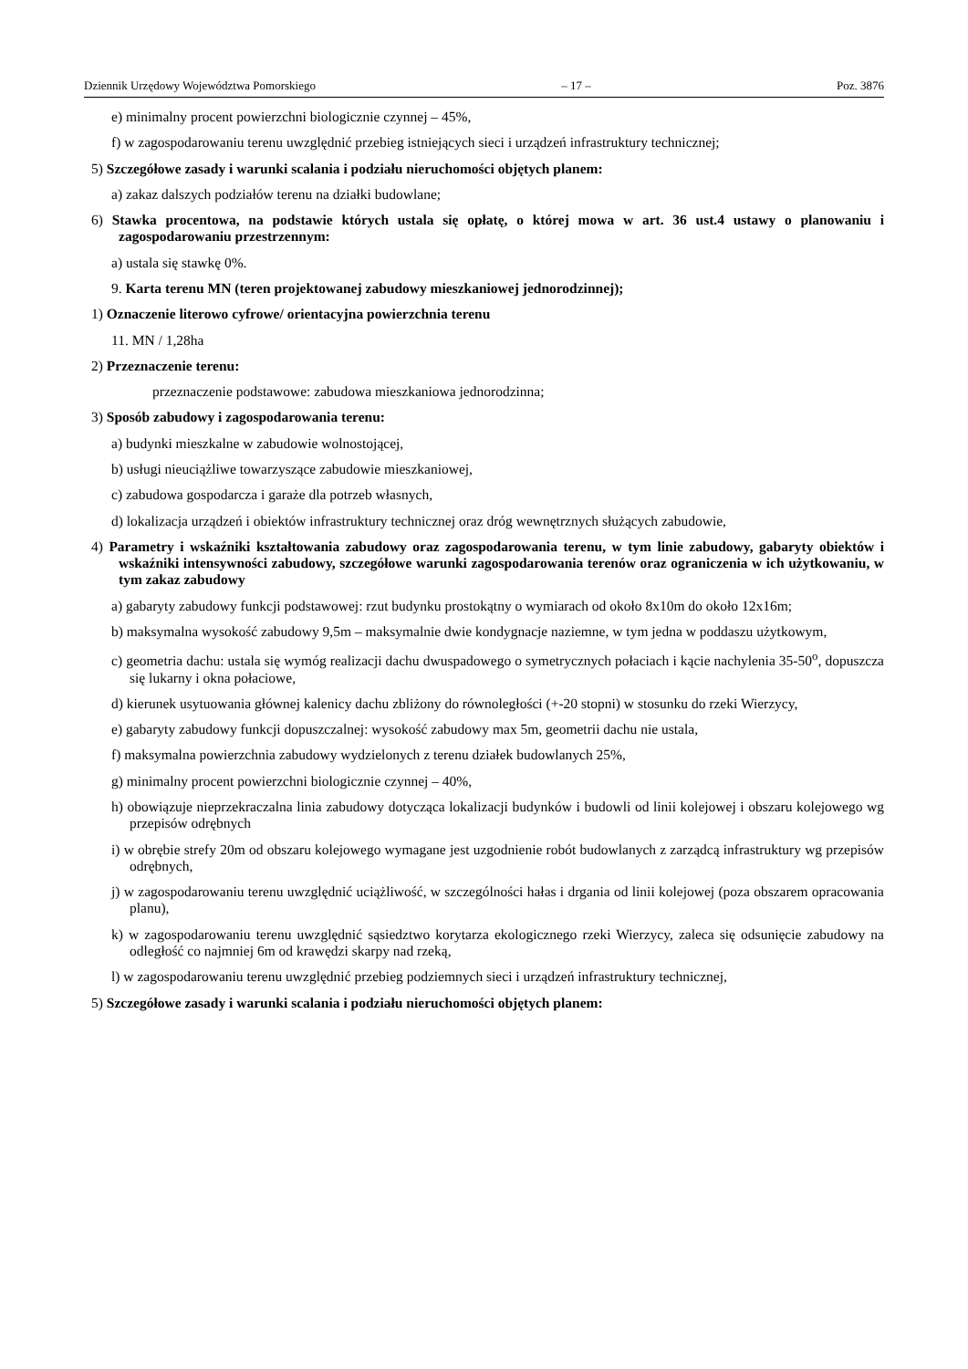Dziennik Urzędowy Województwa Pomorskiego – 17 – Poz. 3876
e) minimalny procent powierzchni biologicznie czynnej – 45%,
f) w zagospodarowaniu terenu uwzględnić przebieg istniejących sieci i urządzeń infrastruktury technicznej;
5) Szczegółowe zasady i warunki scalania i podziału nieruchomości objętych planem:
a) zakaz dalszych podziałów terenu na działki budowlane;
6) Stawka procentowa, na podstawie których ustala się opłatę, o której mowa w art. 36 ust.4 ustawy o planowaniu i zagospodarowaniu przestrzennym:
a) ustala się stawkę 0%.
9. Karta terenu MN (teren projektowanej zabudowy mieszkaniowej jednorodzinnej);
1) Oznaczenie literowo cyfrowe/ orientacyjna powierzchnia terenu
11. MN / 1,28ha
2) Przeznaczenie terenu:
przeznaczenie podstawowe: zabudowa mieszkaniowa jednorodzinna;
3) Sposób zabudowy i zagospodarowania terenu:
a) budynki mieszkalne w zabudowie wolnostojącej,
b) usługi nieuciążliwe towarzyszące zabudowie mieszkaniowej,
c) zabudowa gospodarcza i garaże dla potrzeb własnych,
d) lokalizacja urządzeń i obiektów infrastruktury technicznej oraz dróg wewnętrznych służących zabudowie,
4) Parametry i wskaźniki kształtowania zabudowy oraz zagospodarowania terenu, w tym linie zabudowy, gabaryty obiektów i wskaźniki intensywności zabudowy, szczegółowe warunki zagospodarowania terenów oraz ograniczenia w ich użytkowaniu, w tym zakaz zabudowy
a) gabaryty zabudowy funkcji podstawowej: rzut budynku prostokątny o wymiarach od około 8x10m do około 12x16m;
b) maksymalna wysokość zabudowy 9,5m – maksymalnie dwie kondygnacje naziemne, w tym jedna w poddaszu użytkowym,
c) geometria dachu: ustala się wymóg realizacji dachu dwuspadowego o symetrycznych połaciach i kącie nachylenia 35-50<sup>o</sup>, dopuszcza się lukarny i okna połaciowe,
d) kierunek usytuowania głównej kalenicy dachu zbliżony do równoległości (+-20 stopni) w stosunku do rzeki Wierzycy,
e) gabaryty zabudowy funkcji dopuszczalnej: wysokość zabudowy max 5m, geometrii dachu nie ustala,
f) maksymalna powierzchnia zabudowy wydzielonych z terenu działek budowlanych 25%,
g) minimalny procent powierzchni biologicznie czynnej – 40%,
h) obowiązuje nieprzekraczalna linia zabudowy dotycząca lokalizacji budynków i budowli od linii kolejowej i obszaru kolejowego wg przepisów odrębnych
i) w obrębie strefy 20m od obszaru kolejowego wymagane jest uzgodnienie robót budowlanych z zarządcą infrastruktury wg przepisów odrębnych,
j) w zagospodarowaniu terenu uwzględnić uciążliwość, w szczególności hałas i drgania od linii kolejowej (poza obszarem opracowania planu),
k) w zagospodarowaniu terenu uwzględnić sąsiedztwo korytarza ekologicznego rzeki Wierzycy, zaleca się odsunięcie zabudowy na odległość co najmniej 6m od krawędzi skarpy nad rzeką,
l) w zagospodarowaniu terenu uwzględnić przebieg podziemnych sieci i urządzeń infrastruktury technicznej,
5) Szczegółowe zasady i warunki scalania i podziału nieruchomości objętych planem: